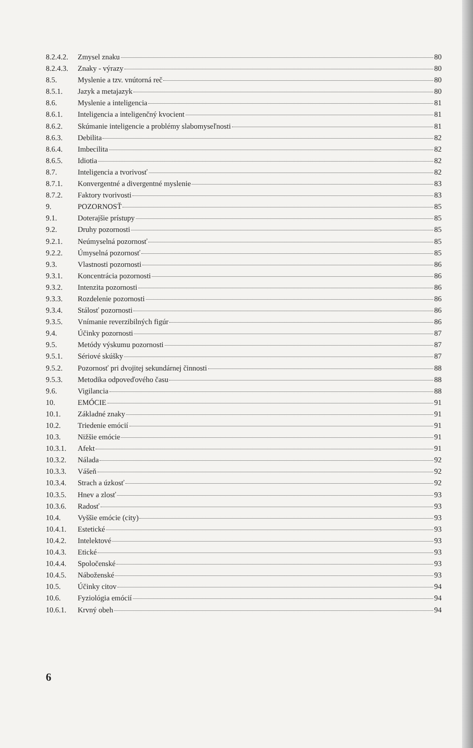8.2.4.2. Zmysel znaku 80
8.2.4.3. Znaky - výrazy 80
8.5. Myslenie a tzv. vnútorná reč 80
8.5.1. Jazyk a metajazyk 80
8.6. Myslenie a inteligencia 81
8.6.1. Inteligencia a inteligenčný kvocient 81
8.6.2. Skúmanie inteligencie a problémy slabomyseľnosti 81
8.6.3. Debilita 82
8.6.4. Imbecilita 82
8.6.5. Idiotia 82
8.7. Inteligencia a tvorivosť 82
8.7.1. Konvergentné a divergentné myslenie 83
8.7.2. Faktory tvorivosti 83
9. POZORNOSŤ 85
9.1. Doterajšie prístupy 85
9.2. Druhy pozornosti 85
9.2.1. Neúmyselná pozornosť 85
9.2.2. Úmyselná pozornosť 85
9.3. Vlastnosti pozornosti 86
9.3.1. Koncentrácia pozornosti 86
9.3.2. Intenzita pozornosti 86
9.3.3. Rozdelenie pozornosti 86
9.3.4. Stálosť pozornosti 86
9.3.5. Vnímanie reverzibilných figúr 86
9.4. Účinky pozornosti 87
9.5. Metódy výskumu pozornosti 87
9.5.1. Sériové skúšky 87
9.5.2. Pozornosť pri dvojitej sekundárnej činnosti 88
9.5.3. Metodika odpoveďového času 88
9.6. Vigilancia 88
10. EMÓCIE 91
10.1. Základné znaky 91
10.2. Triedenie emócií 91
10.3. Nižšie emócie 91
10.3.1. Afekt 91
10.3.2. Nálada 92
10.3.3. Vášeň 92
10.3.4. Strach a úzkosť 92
10.3.5. Hnev a zlosť 93
10.3.6. Radosť 93
10.4. Vyššie emócie (city) 93
10.4.1. Estetické 93
10.4.2. Intelektové 93
10.4.3. Etické 93
10.4.4. Spoločenské 93
10.4.5. Náboženské 93
10.5. Účinky citov 94
10.6. Fyziológia emócií 94
10.6.1. Krvný obeh 94
6